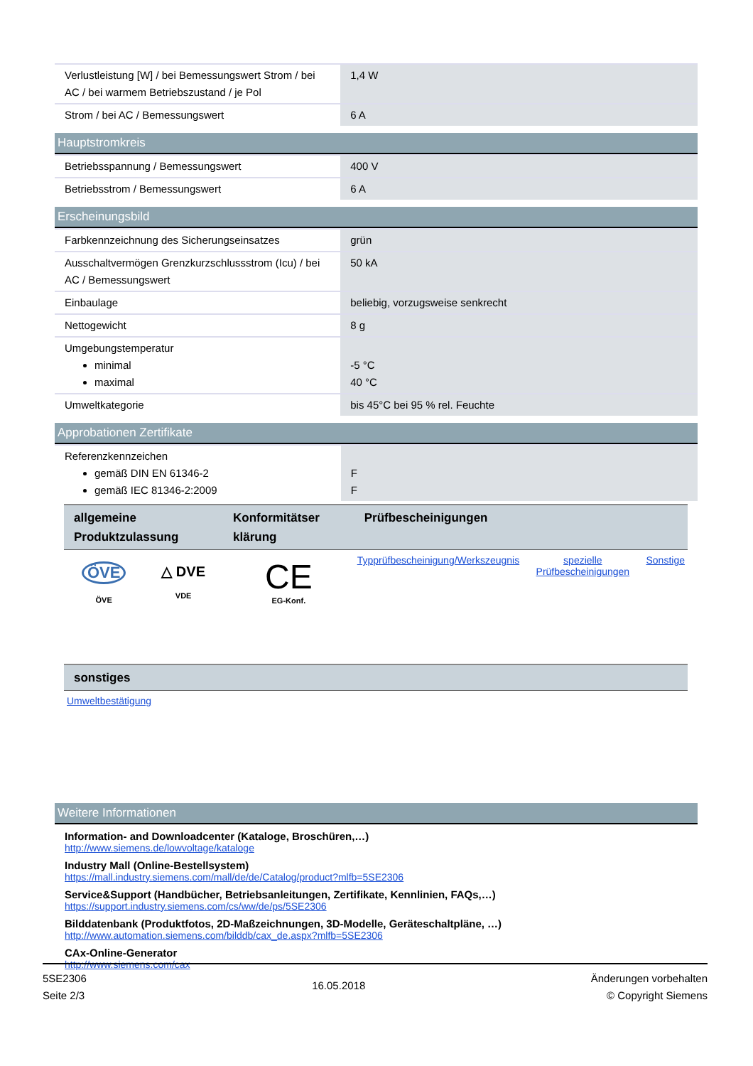| Verlustleistung [W] / bei Bemessungswert Strom / bei AC / bei warmem Betriebszustand / je Pol | 1,4 W |
| Strom / bei AC / Bemessungswert | 6 A |
Hauptstromkreis
| Betriebsspannung / Bemessungswert | 400 V |
| Betriebsstrom / Bemessungswert | 6 A |
Erscheinungsbild
| Farbkennzeichnung des Sicherungseinsatzes | grün |
| Ausschaltvermögen Grenzkurzschlussstrom (Icu) / bei AC / Bemessungswert | 50 kA |
| Einbaulage | beliebig, vorzugsweise senkrecht |
| Nettogewicht | 8 g |
| Umgebungstemperatur minimal maximal | -5 °C 40 °C |
| Umweltkategorie | bis 45°C bei 95 % rel. Feuchte |
Approbationen Zertifikate
| Referenzkennzeichen gemäß DIN EN 61346-2 gemäß IEC 81346-2:2009 | F F |
| allgemeine Produktzulassung | | Konformitätser klärung | Prüfbescheinigungen | | |
| --- | --- | --- | --- | --- | --- |
| ÖVE ÖVE | △ DVE VDE | CE EG-Konf. | Typprüfbescheinigung/Werkszeugnis | spezielle Prüfbescheinigungen | Sonstige |
| sonstiges |
| --- |
| Umweltbestätigung |
Weitere Informationen
Information- and Downloadcenter (Kataloge, Broschüren,…)
http://www.siemens.de/lowvoltage/kataloge
Industry Mall (Online-Bestellsystem)
https://mall.industry.siemens.com/mall/de/de/Catalog/product?mlfb=5SE2306
Service&Support (Handbücher, Betriebsanleitungen, Zertifikate, Kennlinien, FAQs,…)
https://support.industry.siemens.com/cs/ww/de/ps/5SE2306
Bilddatenbank (Produktfotos, 2D-Maßzeichnungen, 3D-Modelle, Geräteschaltpläne, …)
http://www.automation.siemens.com/bilddb/cax_de.aspx?mlfb=5SE2306
CAx-Online-Generator
http://www.siemens.com/cax
5SE2306
Seite 2/3
16.05.2018
Änderungen vorbehalten
© Copyright Siemens